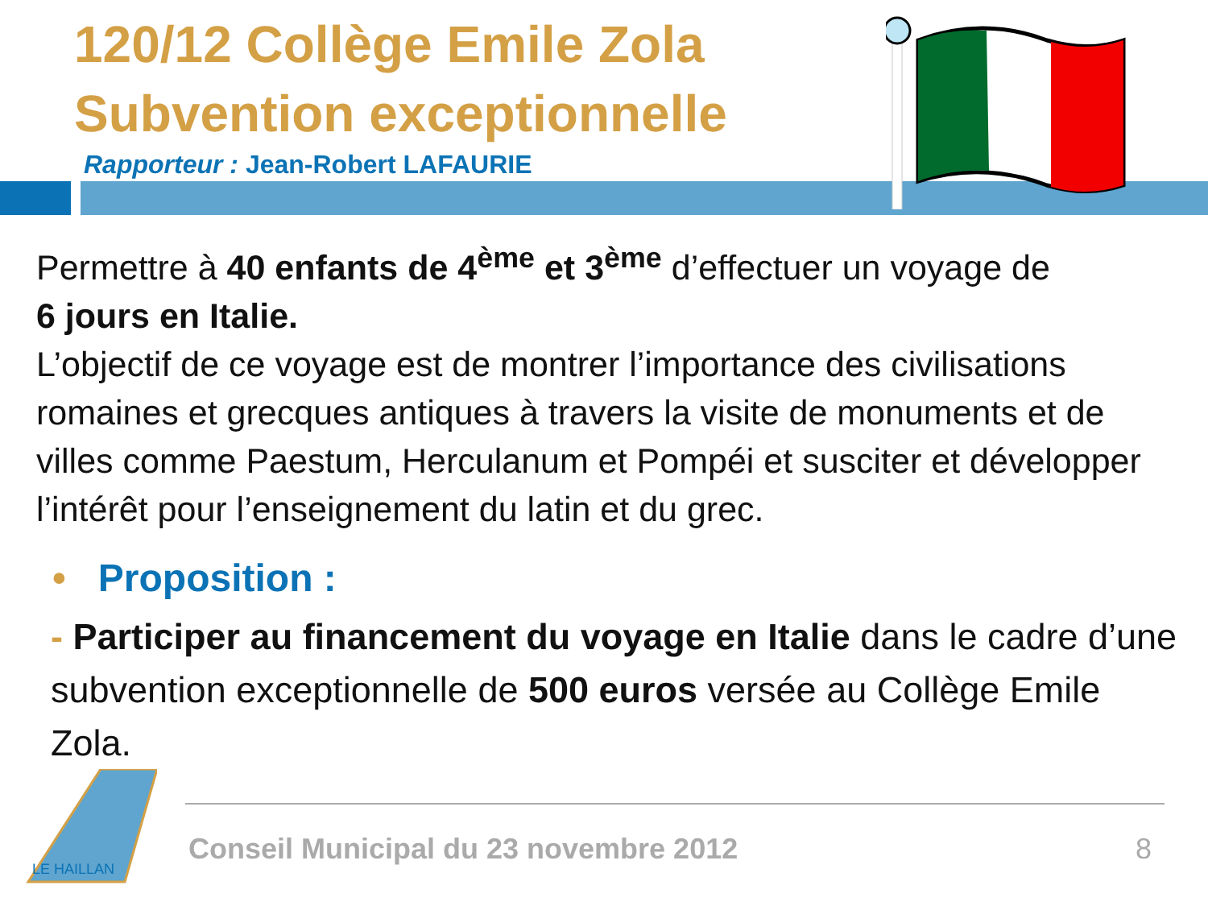120/12 Collège Emile Zola
Subvention exceptionnelle
Rapporteur : Jean-Robert LAFAURIE
Permettre à 40 enfants de 4<sup>ème</sup> et 3<sup>ème</sup> d’effectuer un voyage de
6 jours en Italie.
L’objectif de ce voyage est de montrer l’importance des civilisations romaines et grecques antiques à travers la visite de monuments et de villes comme Paestum, Herculanum et Pompéi et susciter et développer l’intérêt pour l’enseignement du latin et du grec.
• Proposition :
- Participer au financement du voyage en Italie dans le cadre d’une subvention exceptionnelle de 500 euros versée au Collège Emile Zola.
LE HAILLAN
Conseil Municipal du 23 novembre 2012
8